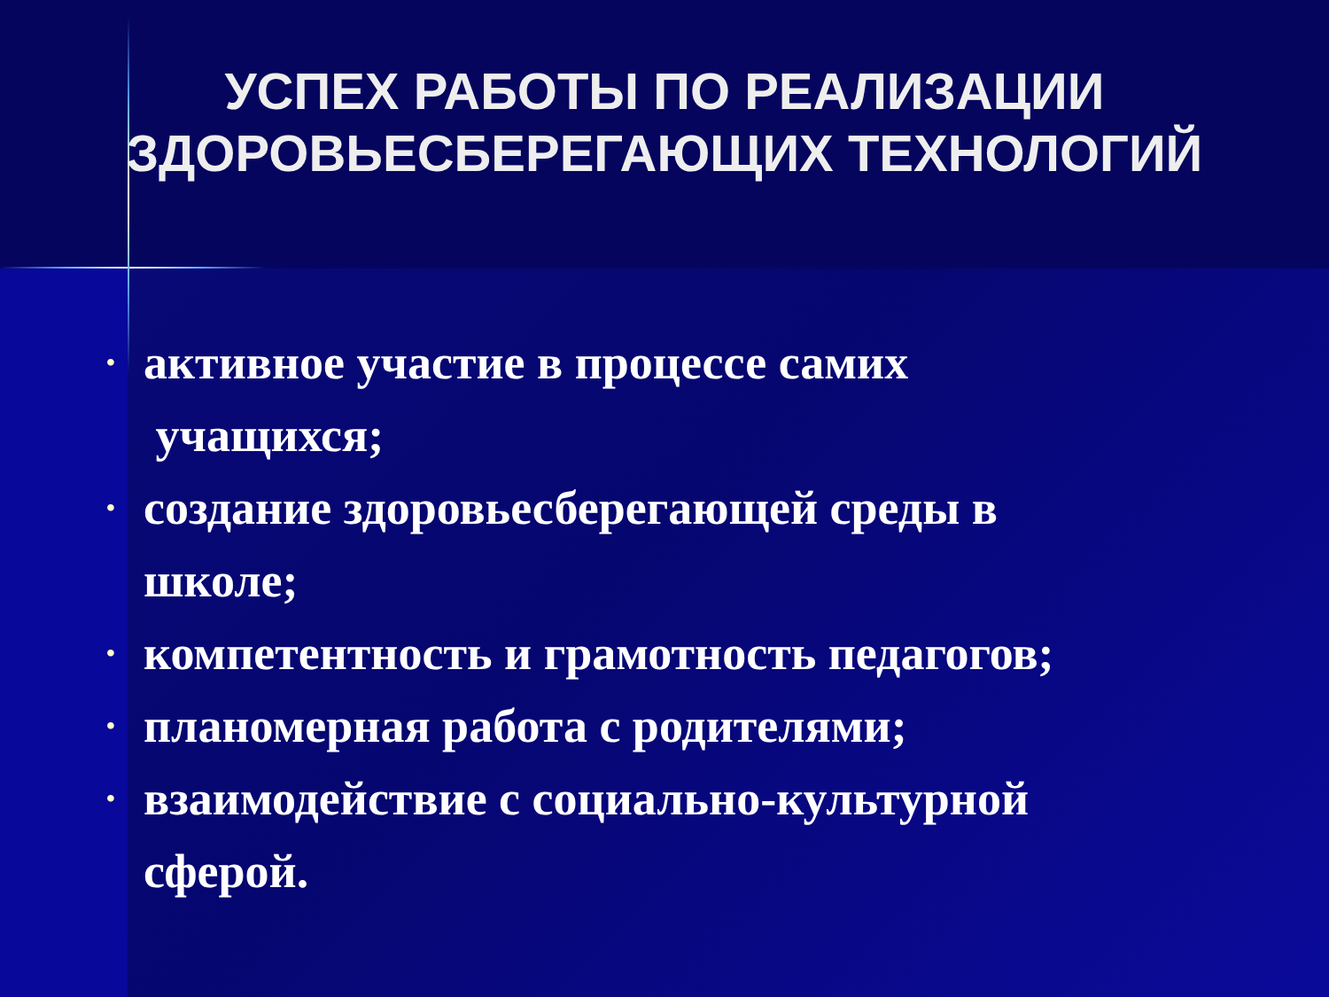УСПЕХ РАБОТЫ ПО РЕАЛИЗАЦИИ
ЗДОРОВЬЕСБЕРЕГАЮЩИХ ТЕХНОЛОГИЙ
• активное участие в процессе самих
учащихся;
• создание здоровьесберегающей среды в
школе;
• компетентность и грамотность педагогов;
• планомерная работа с родителями;
• взаимодействие с социально-культурной
сферой.